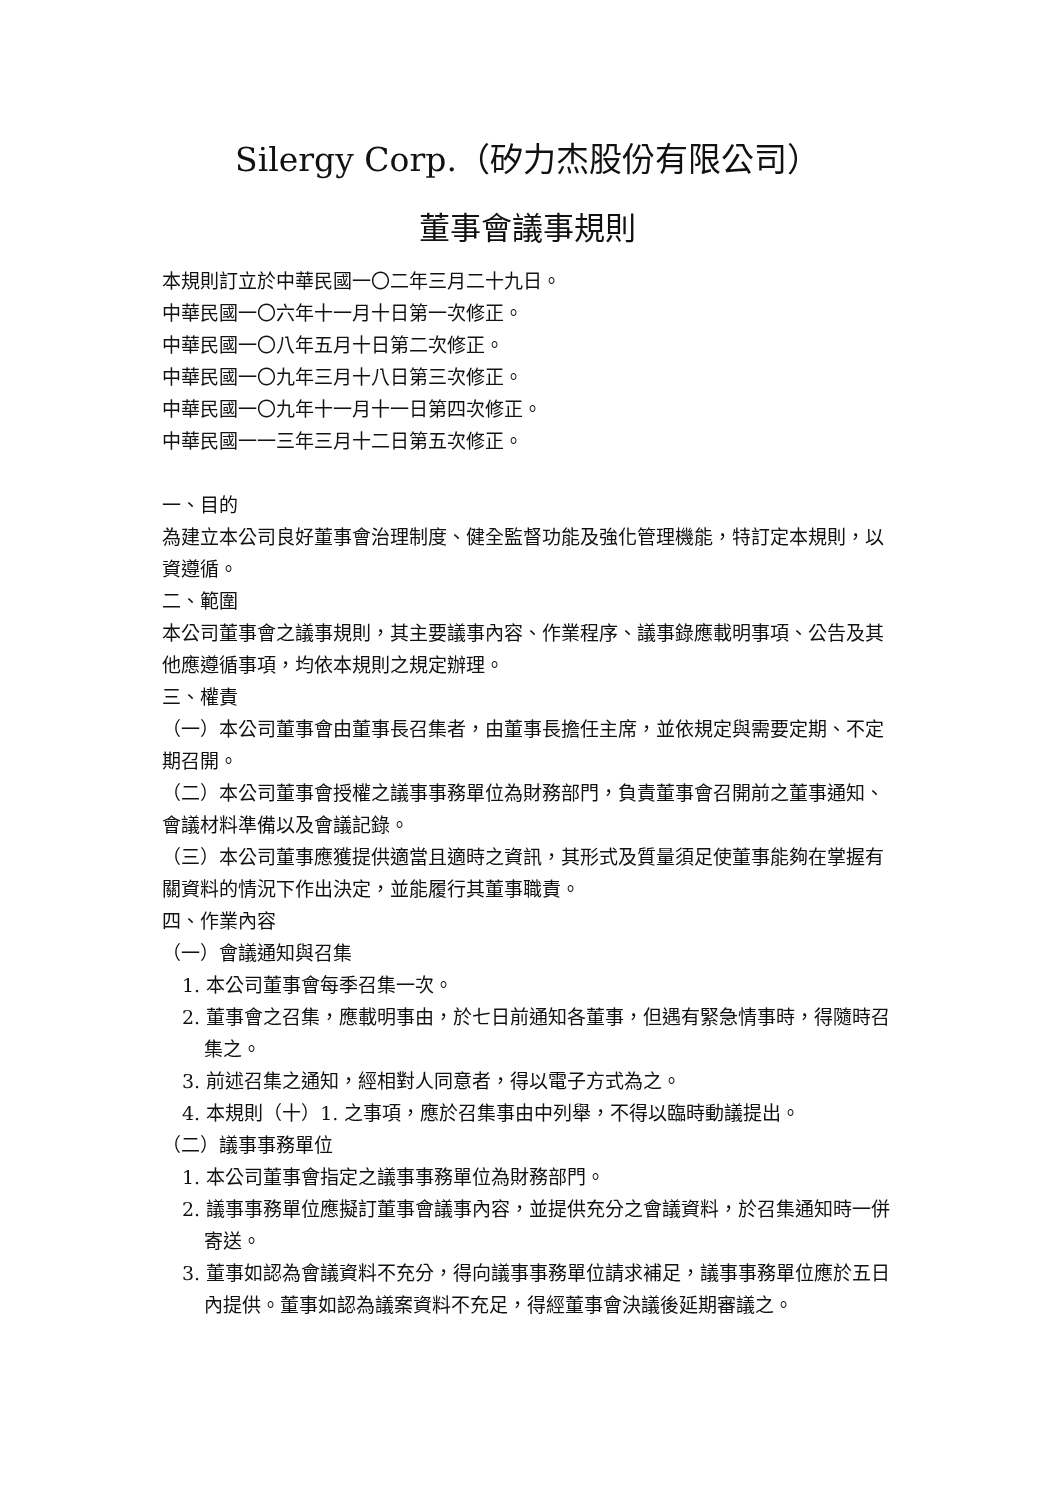Silergy Corp.（矽力杰股份有限公司）
董事會議事規則
本規則訂立於中華民國一〇二年三月二十九日。
中華民國一〇六年十一月十日第一次修正。
中華民國一〇八年五月十日第二次修正。
中華民國一〇九年三月十八日第三次修正。
中華民國一〇九年十一月十一日第四次修正。
中華民國一一三年三月十二日第五次修正。
一、目的
為建立本公司良好董事會治理制度、健全監督功能及強化管理機能，特訂定本規則，以資遵循。
二、範圍
本公司董事會之議事規則，其主要議事內容、作業程序、議事錄應載明事項、公告及其他應遵循事項，均依本規則之規定辦理。
三、權責
（一）本公司董事會由董事長召集者，由董事長擔任主席，並依規定與需要定期、不定期召開。
（二）本公司董事會授權之議事事務單位為財務部門，負責董事會召開前之董事通知、會議材料準備以及會議記錄。
（三）本公司董事應獲提供適當且適時之資訊，其形式及質量須足使董事能夠在掌握有關資料的情況下作出決定，並能履行其董事職責。
四、作業內容
（一）會議通知與召集
1. 本公司董事會每季召集一次。
2. 董事會之召集，應載明事由，於七日前通知各董事，但遇有緊急情事時，得隨時召集之。
3. 前述召集之通知，經相對人同意者，得以電子方式為之。
4. 本規則（十）1. 之事項，應於召集事由中列舉，不得以臨時動議提出。
（二）議事事務單位
1. 本公司董事會指定之議事事務單位為財務部門。
2. 議事事務單位應擬訂董事會議事內容，並提供充分之會議資料，於召集通知時一併寄送。
3. 董事如認為會議資料不充分，得向議事事務單位請求補足，議事事務單位應於五日內提供。董事如認為議案資料不充足，得經董事會決議後延期審議之。